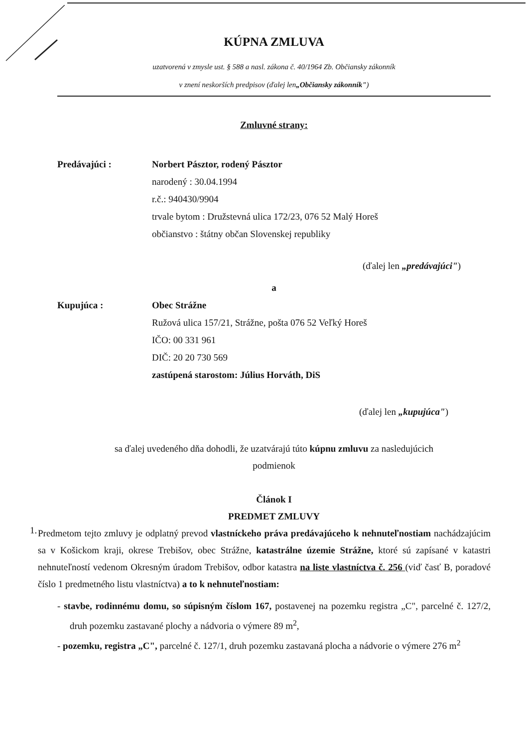KÚPNA ZMLUVA
uzatvorená v zmysle ust. § 588 a nasl. zákona č. 40/1964 Zb. Občiansky zákonník
v znení neskorších predpisov (ďalej len„Občiansky zákonník")
Zmluvné strany:
Predávajúci : Norbert Pásztor, rodený Pásztor
narodený : 30.04.1994
r.č.: 940430/9904
trvale bytom : Družstevná ulica 172/23, 076 52 Malý Horeš
občianstvo : štátny občan Slovenskej republiky
(ďalej len „predávajúci")
a
Kupujúca : Obec Strážne
Ružová ulica 157/21, Strážne, pošta 076 52 Veľký Horeš
IČO: 00 331 961
DIČ: 20 20 730 569
zastúpená starostom: Július Horváth, DiS
(ďalej len „kupujúca")
sa ďalej uvedeného dňa dohodli, že uzatvárajú túto kúpnu zmluvu za nasledujúcich
podmienok
Článok I
PREDMET ZMLUVY
1.
Predmetom tejto zmluvy je odplatný prevod vlastníckeho práva predávajúceho k nehnuteľnostiam nachádzajúcim sa v Košickom kraji, okrese Trebišov, obec Strážne, katastrálne územie Strážne, ktoré sú zapísané v katastri nehnuteľností vedenom Okresným úradom Trebišov, odbor katastra na liste vlastníctva č. 256 (viď časť B, poradové číslo 1 predmetného listu vlastníctva) a to k nehnuteľnostiam:
- stavbe, rodinnému domu, so súpisným číslom 167, postavenej na pozemku registra „C", parcelné č. 127/2, druh pozemku zastavané plochy a nádvoria o výmere 89 m<sup>2</sup>,
- pozemku, registra „C", parcelné č. 127/1, druh pozemku zastavaná plocha a nádvorie o výmere 276 m<sup>2</sup>